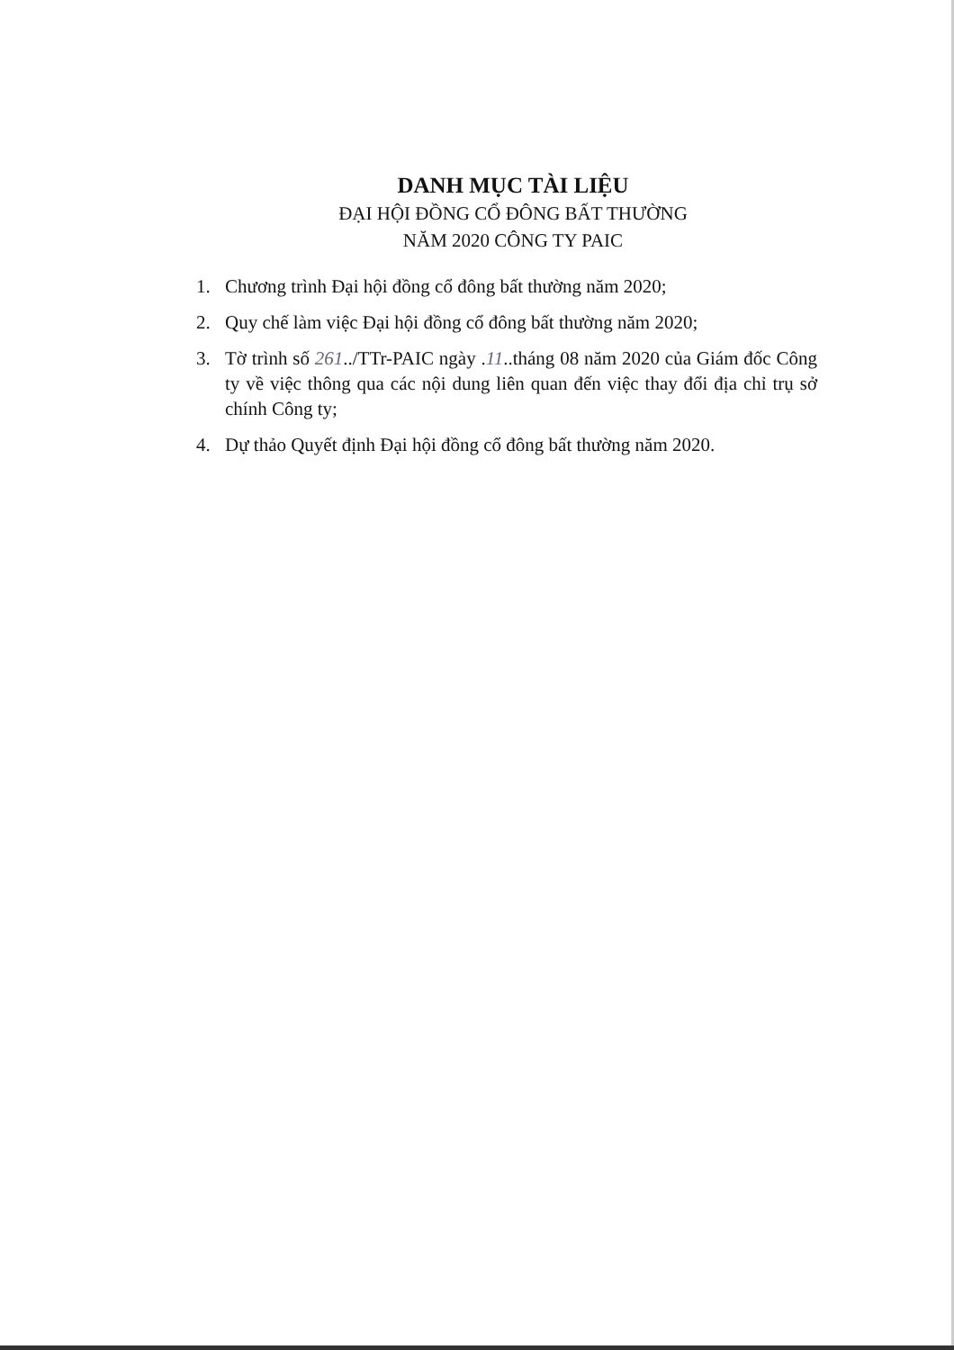DANH MỤC TÀI LIỆU
ĐẠI HỘI ĐỒNG CỔ ĐÔNG BẤT THƯỜNG
NĂM 2020 CÔNG TY PAIC
1. Chương trình Đại hội đồng cổ đông bất thường năm 2020;
2. Quy chế làm việc Đại hội đồng cổ đông bất thường năm 2020;
3. Tờ trình số 261../TTr-PAIC ngày .11..tháng 08 năm 2020 của Giám đốc Công ty về việc thông qua các nội dung liên quan đến việc thay đổi địa chỉ trụ sở chính Công ty;
4. Dự thảo Quyết định Đại hội đồng cổ đông bất thường năm 2020.